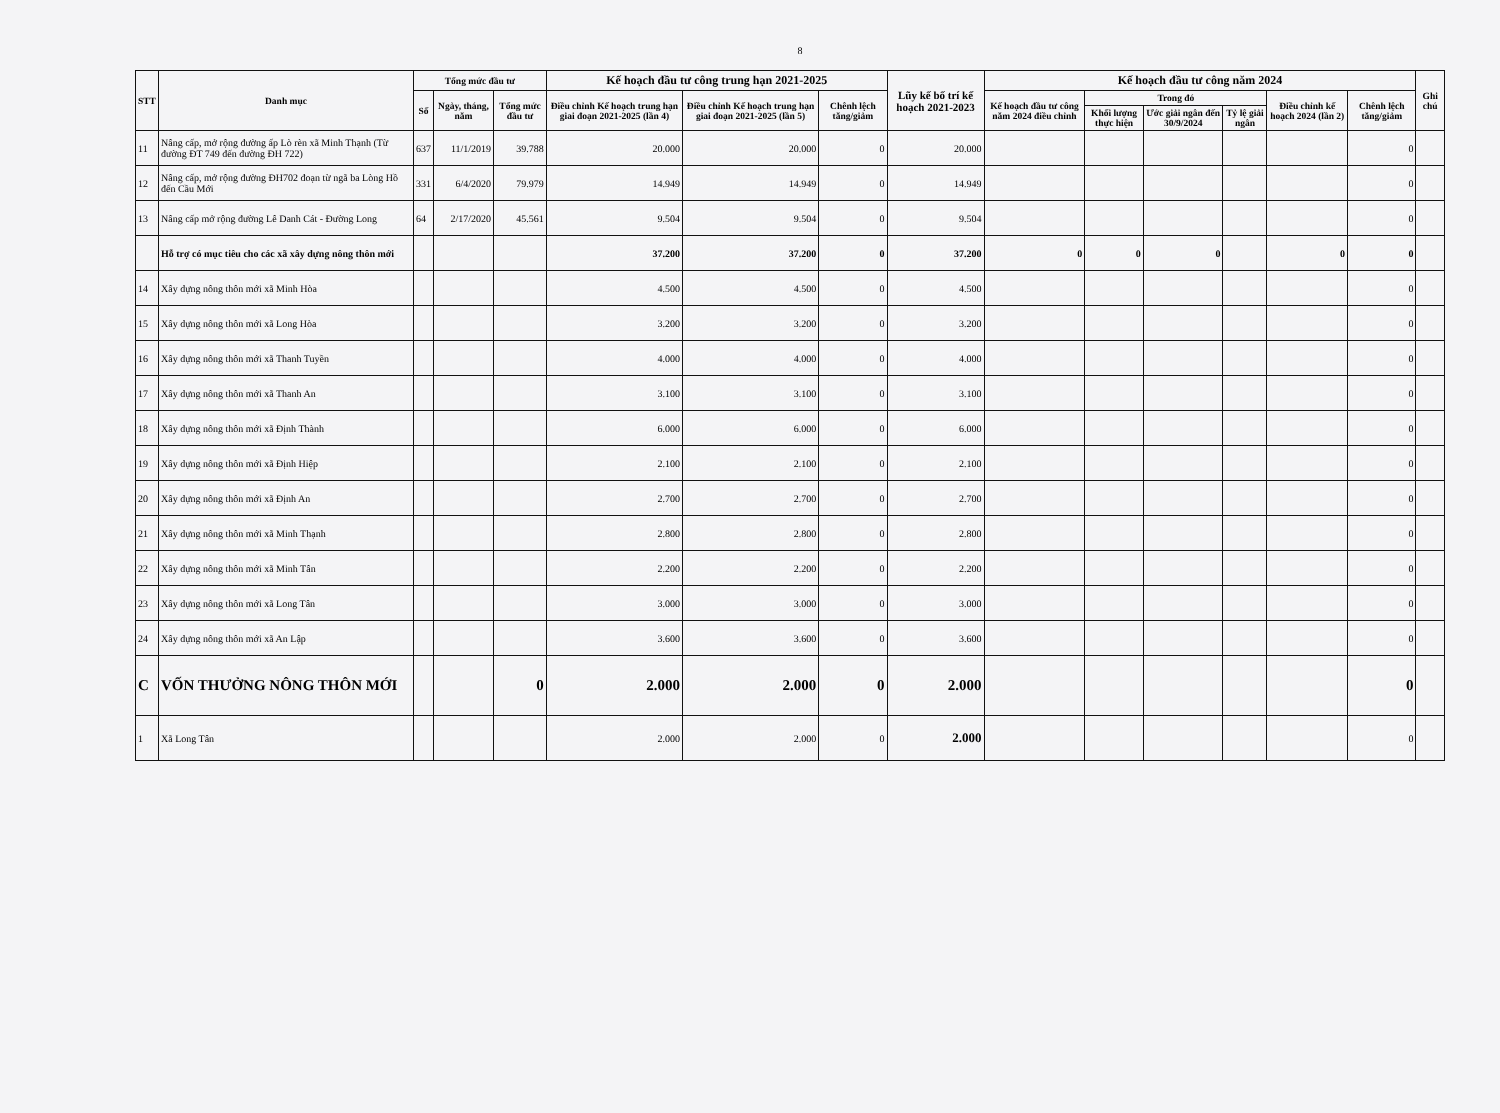8
| STT | Danh mục | Tổng mức đầu tư | | | Kế hoạch đầu tư công trung hạn 2021-2025 | | | Lũy kế bố trí kế hoạch 2021-2023 | Kế hoạch đầu tư công năm 2024 | | | | | | Ghi chú |
| --- | --- | --- | --- | --- | --- | --- | --- | --- | --- | --- | --- | --- | --- | --- | --- |
| | | Số | Ngày, tháng, năm | Tổng mức đầu tư | Điều chỉnh Kế hoạch trung hạn giai đoạn 2021-2025 (lần 4) | Điều chỉnh Kế hoạch trung hạn giai đoạn 2021-2025 (lần 5) | Chênh lệch tăng/giảm | | Kế hoạch đầu tư công năm 2024 điều chỉnh | Trong đó | | | Điều chỉnh kế hoạch 2024 (lần 2) | Chênh lệch tăng/giảm | |
| | | | | | | | | | | Khối lượng thực hiện | Ước giải ngân đến 30/9/2024 | Tỷ lệ giải ngân | | | |
| 11 | Nâng cấp, mở rộng đường ấp Lò rèn xã Minh Thạnh (Từ đường ĐT 749 đến đường ĐH 722) | 637 | 11/1/2019 | 39.788 | 20.000 | 20.000 | 0 | 20.000 | | | | | | 0 | |
| 12 | Nâng cấp, mở rộng đường ĐH702 đoạn từ ngã ba Lòng Hồ đến Cầu Mới | 331 | 6/4/2020 | 79.979 | 14.949 | 14.949 | 0 | 14.949 | | | | | | 0 | |
| 13 | Nâng cấp mở rộng đường Lê Danh Cát - Đường Long | 64 | 2/17/2020 | 45.561 | 9.504 | 9.504 | 0 | 9.504 | | | | | | 0 | |
| | Hỗ trợ có mục tiêu cho các xã xây dựng nông thôn mới | | | | 37.200 | 37.200 | 0 | 37.200 | 0 | 0 | 0 | | 0 | 0 | |
| 14 | Xây dựng nông thôn mới xã Minh Hòa | | | | 4.500 | 4.500 | 0 | 4.500 | | | | | | 0 | |
| 15 | Xây dựng nông thôn mới xã Long Hòa | | | | 3.200 | 3.200 | 0 | 3.200 | | | | | | 0 | |
| 16 | Xây dựng nông thôn mới xã Thanh Tuyền | | | | 4.000 | 4.000 | 0 | 4.000 | | | | | | 0 | |
| 17 | Xây dựng nông thôn mới xã Thanh An | | | | 3.100 | 3.100 | 0 | 3.100 | | | | | | 0 | |
| 18 | Xây dựng nông thôn mới xã Định Thành | | | | 6.000 | 6.000 | 0 | 6.000 | | | | | | 0 | |
| 19 | Xây dựng nông thôn mới xã Định Hiệp | | | | 2.100 | 2.100 | 0 | 2.100 | | | | | | 0 | |
| 20 | Xây dựng nông thôn mới xã Định An | | | | 2.700 | 2.700 | 0 | 2.700 | | | | | | 0 | |
| 21 | Xây dựng nông thôn mới xã Minh Thạnh | | | | 2.800 | 2.800 | 0 | 2.800 | | | | | | 0 | |
| 22 | Xây dựng nông thôn mới xã Minh Tân | | | | 2.200 | 2.200 | 0 | 2.200 | | | | | | 0 | |
| 23 | Xây dựng nông thôn mới xã Long Tân | | | | 3.000 | 3.000 | 0 | 3.000 | | | | | | 0 | |
| 24 | Xây dựng nông thôn mới xã An Lập | | | | 3.600 | 3.600 | 0 | 3.600 | | | | | | 0 | |
| C | VỐN THƯỞNG NÔNG THÔN MỚI | | | 0 | 2.000 | 2.000 | 0 | 2.000 | | | | | | 0 | |
| 1 | Xã Long Tân | | | | 2.000 | 2.000 | 0 | 2.000 | | | | | | 0 | |